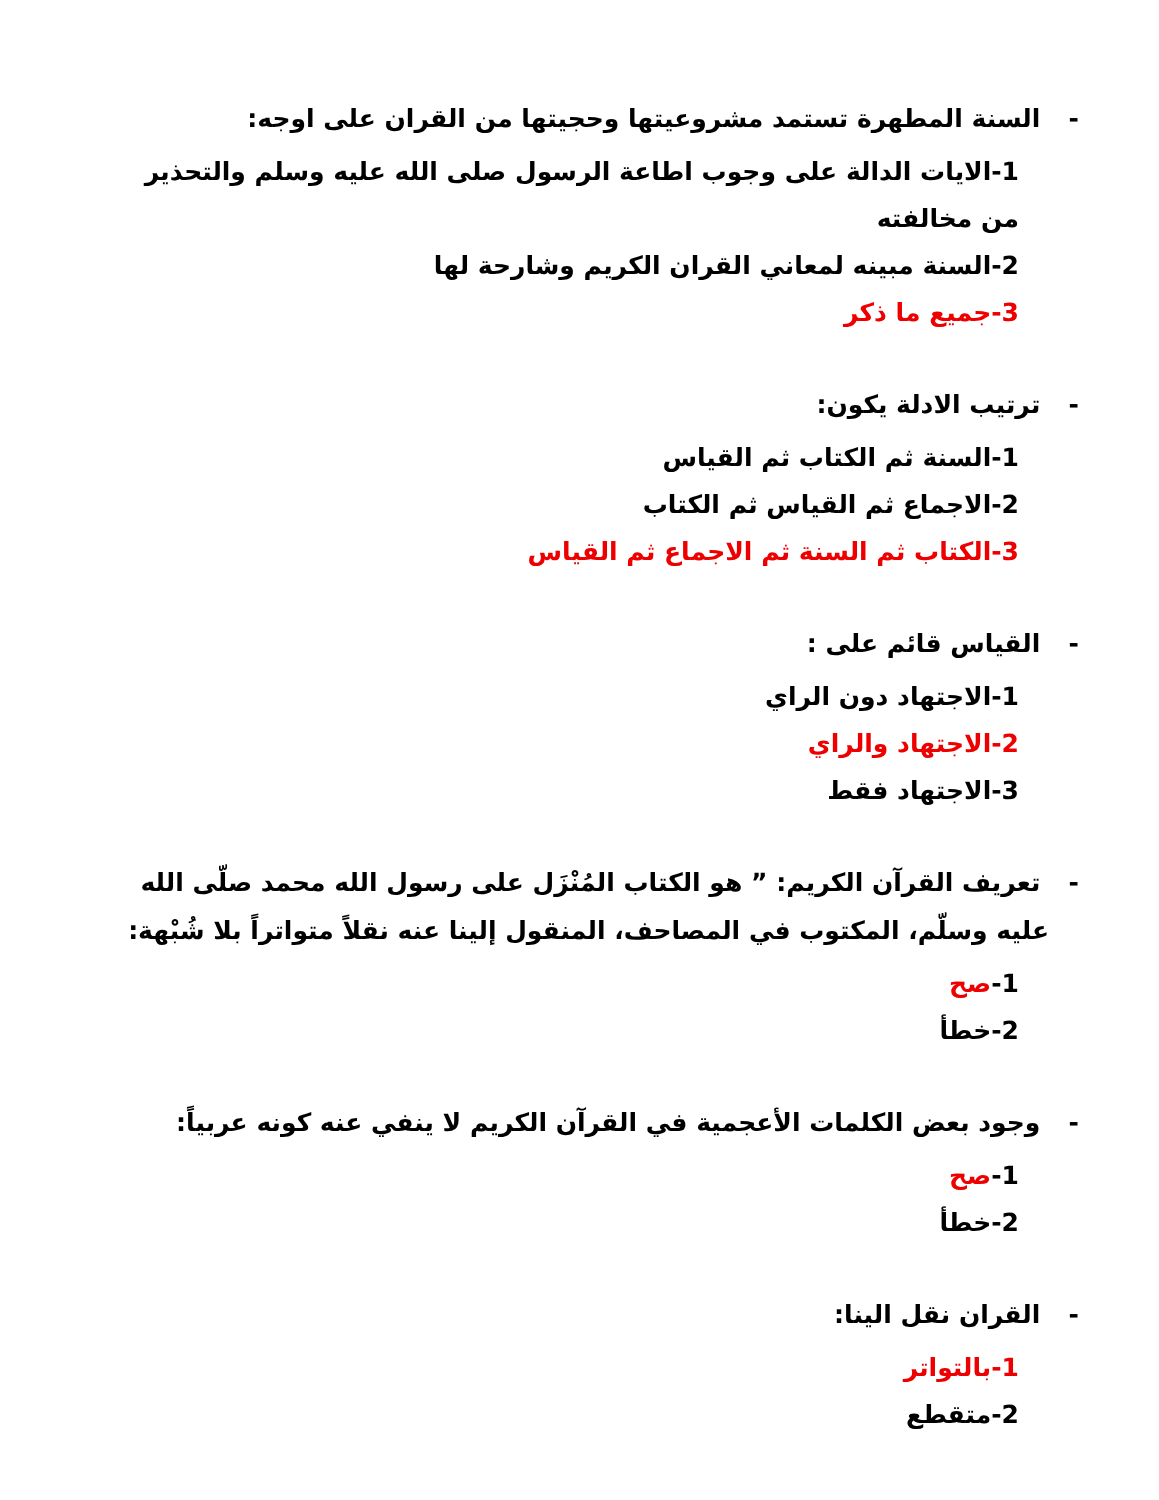- السنة المطهرة تستمد مشروعيتها وحجيتها من القران على اوجه:
1-الايات الدالة على وجوب اطاعة الرسول صلى الله عليه وسلم والتحذير من مخالفته
2-السنة مبينه لمعاني القران الكريم وشارحة لها
3-جميع ما ذكر
- ترتيب الادلة يكون:
1-السنة ثم الكتاب ثم القياس
2-الاجماع ثم القياس ثم الكتاب
3-الكتاب ثم السنة ثم الاجماع ثم القياس
- القياس قائم على :
1-الاجتهاد دون الراي
2-الاجتهاد والراي
3-الاجتهاد فقط
- تعريف القرآن الكريم: ” هو الكتاب المُنْزَل على رسول الله محمد صلّى الله عليه وسلّم، المكتوب في المصاحف، المنقول إلينا عنه نقلاً متواتراً بلا شُبْهة:
1-صح
2-خطأ
- وجود بعض الكلمات الأعجمية في القرآن الكريم لا ينفي عنه كونه عربياً:
1-صح
2-خطأ
- القران نقل الينا:
1-بالتواتر
2-متقطع